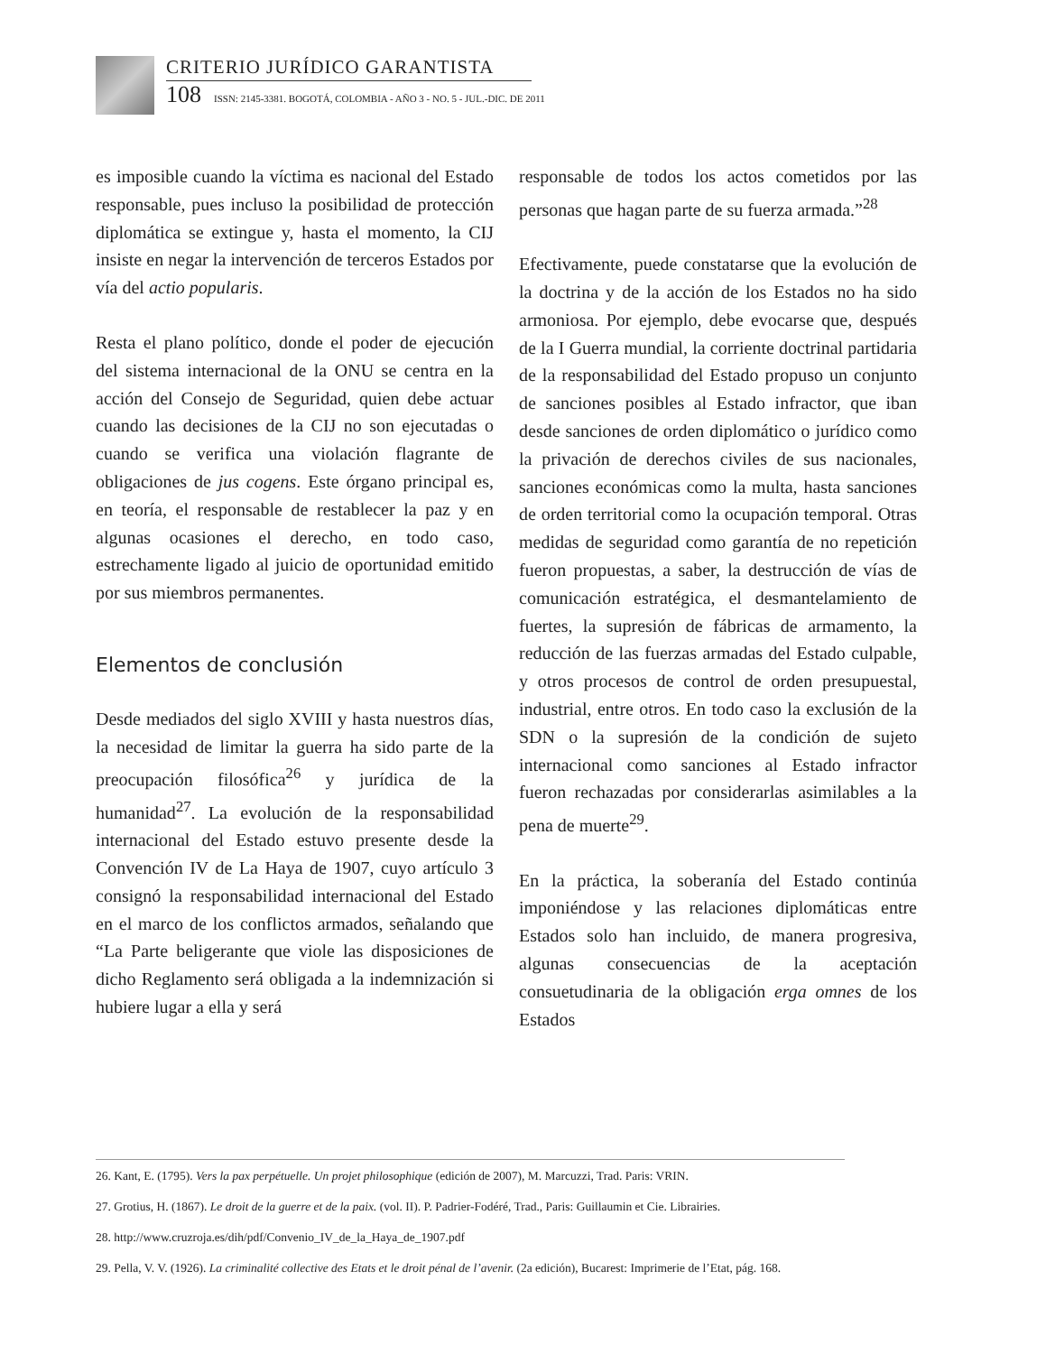CRITERIO JURÍDICO GARANTISTA
108 ISSN: 2145-3381. BOGOTÁ, COLOMBIA - AÑO 3 - NO. 5 - JUL.-DIC. DE 2011
es imposible cuando la víctima es nacional del Estado responsable, pues incluso la posibilidad de protección diplomática se extingue y, hasta el momento, la CIJ insiste en negar la intervención de terceros Estados por vía del actio popularis.
Resta el plano político, donde el poder de ejecución del sistema internacional de la ONU se centra en la acción del Consejo de Seguridad, quien debe actuar cuando las decisiones de la CIJ no son ejecutadas o cuando se verifica una violación flagrante de obligaciones de jus cogens. Este órgano principal es, en teoría, el responsable de restablecer la paz y en algunas ocasiones el derecho, en todo caso, estrechamente ligado al juicio de oportunidad emitido por sus miembros permanentes.
Elementos de conclusión
Desde mediados del siglo XVIII y hasta nuestros días, la necesidad de limitar la guerra ha sido parte de la preocupación filosófica<sup>26</sup> y jurídica de la humanidad<sup>27</sup>. La evolución de la responsabilidad internacional del Estado estuvo presente desde la Convención IV de La Haya de 1907, cuyo artículo 3 consignó la responsabilidad internacional del Estado en el marco de los conflictos armados, señalando que “La Parte beligerante que viole las disposiciones de dicho Reglamento será obligada a la indemnización si hubiere lugar a ella y será
responsable de todos los actos cometidos por las personas que hagan parte de su fuerza armada.”<sup>28</sup>
Efectivamente, puede constatarse que la evolución de la doctrina y de la acción de los Estados no ha sido armoniosa. Por ejemplo, debe evocarse que, después de la I Guerra mundial, la corriente doctrinal partidaria de la responsabilidad del Estado propuso un conjunto de sanciones posibles al Estado infractor, que iban desde sanciones de orden diplomático o jurídico como la privación de derechos civiles de sus nacionales, sanciones económicas como la multa, hasta sanciones de orden territorial como la ocupación temporal. Otras medidas de seguridad como garantía de no repetición fueron propuestas, a saber, la destrucción de vías de comunicación estratégica, el desmantelamiento de fuertes, la supresión de fábricas de armamento, la reducción de las fuerzas armadas del Estado culpable, y otros procesos de control de orden presupuestal, industrial, entre otros. En todo caso la exclusión de la SDN o la supresión de la condición de sujeto internacional como sanciones al Estado infractor fueron rechazadas por considerarlas asimilables a la pena de muerte<sup>29</sup>.
En la práctica, la soberanía del Estado continúa imponiéndose y las relaciones diplomáticas entre Estados solo han incluido, de manera progresiva, algunas consecuencias de la aceptación consuetudinaria de la obligación erga omnes de los Estados
26. Kant, E. (1795). Vers la pax perpétuelle. Un projet philosophique (edición de 2007), M. Marcuzzi, Trad. Paris: VRIN.
27. Grotius, H. (1867). Le droit de la guerre et de la paix. (vol. II). P. Padrier-Fodéré, Trad., Paris: Guillaumin et Cie. Librairies.
28. http://www.cruzroja.es/dih/pdf/Convenio_IV_de_la_Haya_de_1907.pdf
29. Pella, V. V. (1926). La criminalité collective des Etats et le droit pénal de l’avenir. (2a edición), Bucarest: Imprimerie de l’Etat, pág. 168.